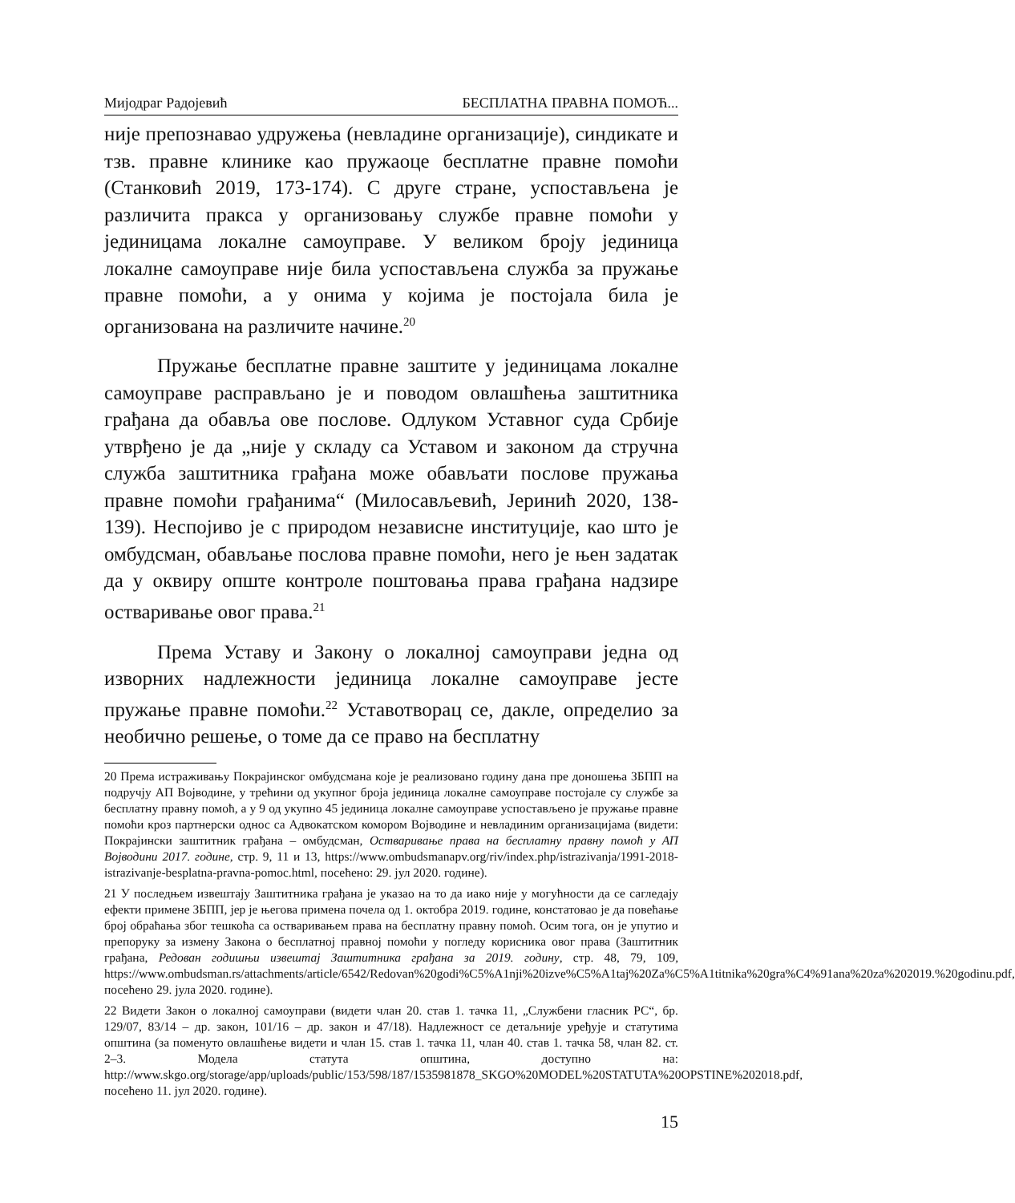Мијодраг Радојевић БЕСПЛАТНА ПРАВНА ПОМОЋ...
није препознавао удружења (невладине организације), синдикате и тзв. правне клинике као пружаоце бесплатне правне помоћи (Станковић 2019, 173-174). С друге стране, успостављена је различита пракса у организовању службе правне помоћи у јединицама локалне самоуправе. У великом броју јединица локалне самоуправе није била успостављена служба за пружање правне помоћи, а у онима у којима је постојала била је организована на различите начине.<sup>20</sup>
Пружање бесплатне правне заштите у јединицама локалне самоуправе расправљано је и поводом овлашћења заштитника грађана да обавља ове послове. Одлуком Уставног суда Србије утврђено је да „није у складу са Уставом и законом да стручна служба заштитника грађана може обављати послове пружања правне помоћи грађанима“ (Милосављевић, Јеринић 2020, 138-139). Неспојиво је с природом независне институције, као што је омбудсман, обављање послова правне помоћи, него је њен задатак да у оквиру опште контроле поштовања права грађана надзире остваривање овог права.<sup>21</sup>
Према Уставу и Закону о локалној самоуправи једна од изворних надлежности јединица локалне самоуправе јесте пружање правне помоћи.<sup>22</sup> Уставотворац се, дакле, определио за необично решење, о томе да се право на бесплатну
20 Према истраживању Покрајинског омбудсмана које је реализовано годину дана пре доношења ЗБПП на подручју АП Војводине, у трећини од укупног броја јединица локалне самоуправе постојале су службе за бесплатну правну помоћ, а у 9 од укупно 45 јединица локалне самоуправе успостављено је пружање правне помоћи кроз партнерски однос са Адвокатском комором Војводине и невладиним организацијама (видети: Покрајински заштитник грађана – омбудсман, Остваривање права на бесплатну правну помоћ у АП Војводини 2017. године, стр. 9, 11 и 13, https://www.ombudsmanapv.org/riv/index.php/istrazivanja/1991-2018-istrazivanje-besplatna-pravna-pomoc.html, посећено: 29. јул 2020. године).
21 У последњем извештају Заштитника грађана је указао на то да иако није у могућности да се сагледају ефекти примене ЗБПП, јер је његова примена почела од 1. октобра 2019. године, констатовао је да повећање број обраћања због тешкоћа са остваривањем права на бесплатну правну помоћ. Осим тога, он је упутио и препоруку за измену Закона о бесплатној правној помоћи у погледу корисника овог права (Заштитник грађана, Редован годишњи извештај Заштитника грађана за 2019. годину, стр. 48, 79, 109, https://www.ombudsman.rs/attachments/article/6542/Redovan%20godi%C5%A1nji%20izve%C5%A1taj%20Za%C5%A1titnika%20gra%C4%91ana%20za%202019.%20godinu.pdf, посећено 29. јула 2020. године).
22 Видети Закон о локалној самоуправи (видети члан 20. став 1. тачка 11, „Службени гласник РС“, бр. 129/07, 83/14 – др. закон, 101/16 – др. закон и 47/18). Надлежност се детаљније уређује и статутима општина (за поменуто овлашћење видети и члан 15. став 1. тачка 11, члан 40. став 1. тачка 58, члан 82. ст. 2–3. Модела статута општина, доступно на: http://www.skgo.org/storage/app/uploads/public/153/598/187/1535981878_SKGO%20MODEL%20STATUTA%20OPSTINE%202018.pdf, посећено 11. јул 2020. године).
15